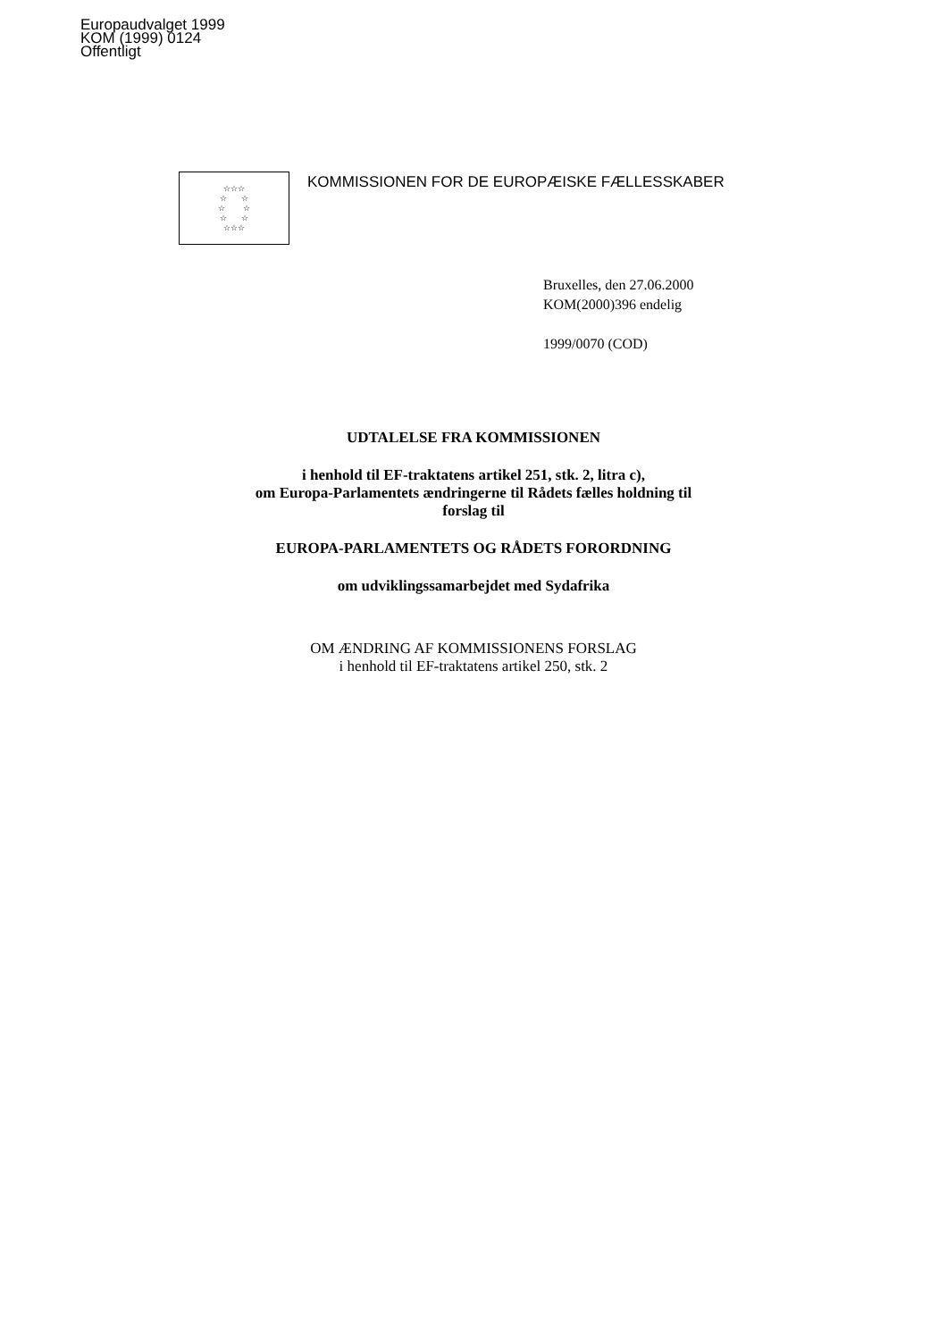Europaudvalget 1999
KOM (1999) 0124
Offentligt
☆☆☆
☆ ☆
☆ ☆
☆ ☆
☆☆☆
KOMMISSIONEN FOR DE EUROPÆISKE FÆLLESSKABER
Bruxelles, den 27.06.2000
KOM(2000)396 endelig
1999/0070 (COD)
UDTALELSE FRA KOMMISSIONEN
i henhold til EF-traktatens artikel 251, stk. 2, litra c),
om Europa-Parlamentets ændringerne til Rådets fælles holdning til
forslag til
EUROPA-PARLAMENTETS OG RÅDETS FORORDNING
om udviklingssamarbejdet med Sydafrika
OM ÆNDRING AF KOMMISSIONENS FORSLAG
i henhold til EF-traktatens artikel 250, stk. 2